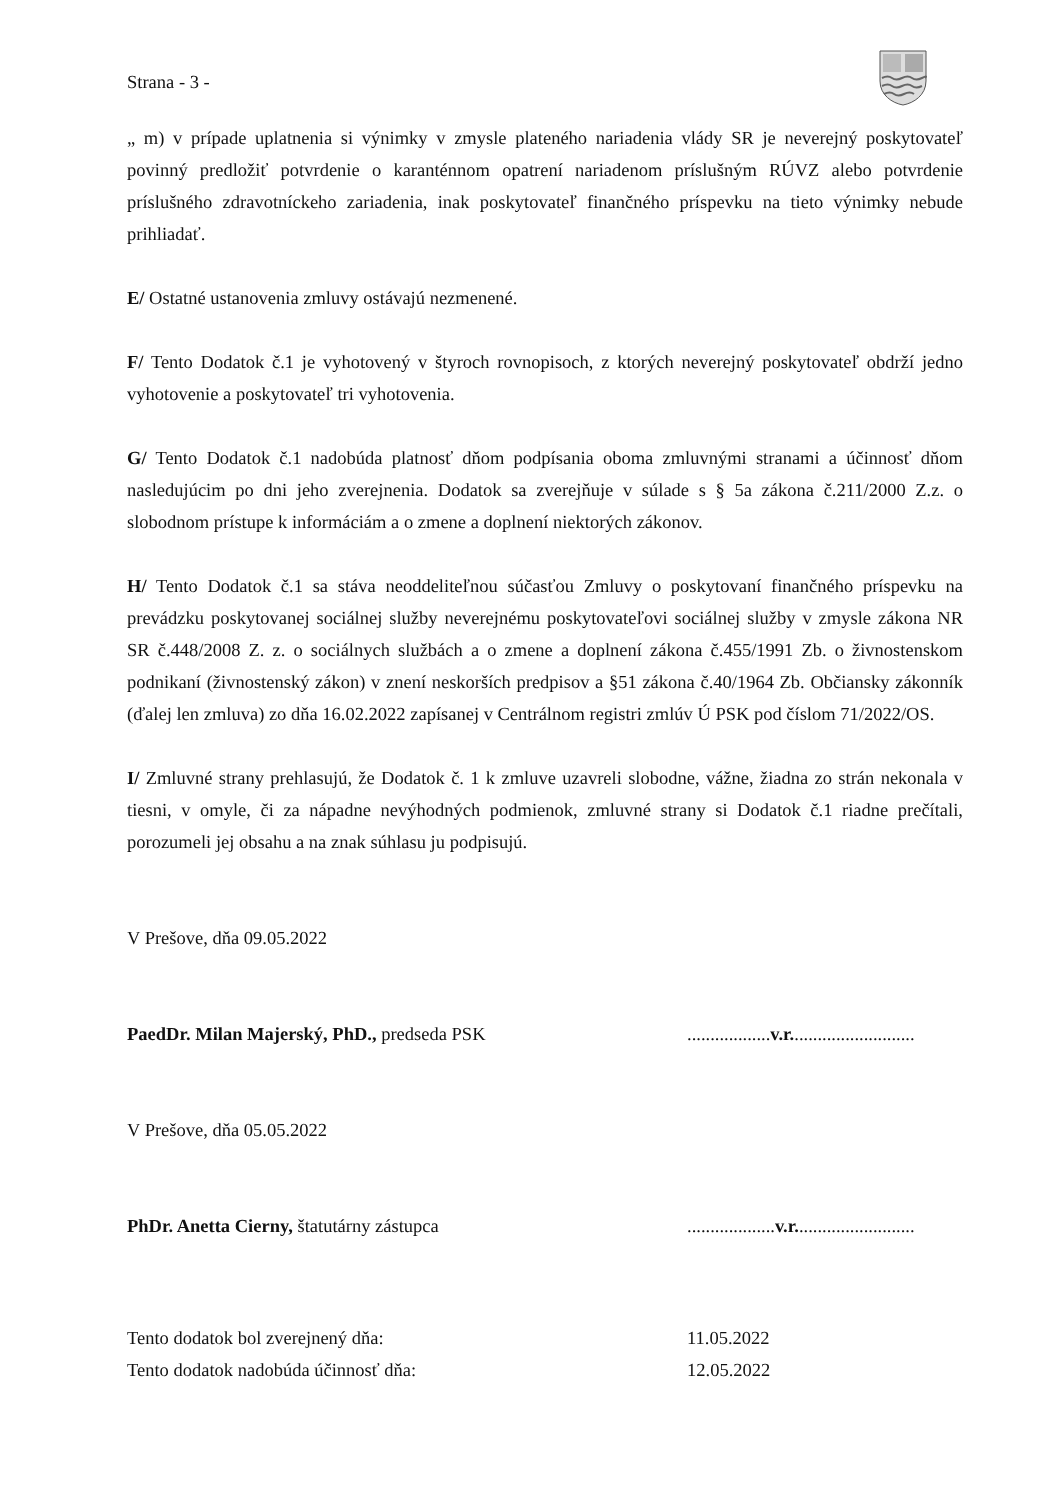Strana - 3 -
„ m) v prípade uplatnenia si výnimky v zmysle plateného nariadenia vlády SR je neverejný poskytovateľ povinný predložiť potvrdenie o karanténnom opatrení nariadenom príslušným RÚVZ alebo potvrdenie príslušného zdravotníckeho zariadenia, inak poskytovateľ finančného príspevku na tieto výnimky nebude prihliadať.
E/ Ostatné ustanovenia zmluvy ostávajú nezmenené.
F/ Tento Dodatok č.1 je vyhotovený v štyroch rovnopisoch, z ktorých neverejný poskytovateľ obdrží jedno vyhotovenie a poskytovateľ tri vyhotovenia.
G/ Tento Dodatok č.1 nadobúda platnosť dňom podpísania oboma zmluvnými stranami a účinnosť dňom nasledujúcim po dni jeho zverejnenia. Dodatok sa zverejňuje v súlade s § 5a zákona č.211/2000 Z.z. o slobodnom prístupe k informáciám a o zmene a doplnení niektorých zákonov.
H/ Tento Dodatok č.1 sa stáva neoddeliteľnou súčasťou Zmluvy o poskytovaní finančného príspevku na prevádzku poskytovanej sociálnej služby neverejnému poskytovateľovi sociálnej služby v zmysle zákona NR SR č.448/2008 Z. z. o sociálnych službách a o zmene a doplnení zákona č.455/1991 Zb. o živnostenskom podnikaní (živnostenský zákon) v znení neskorších predpisov a §51 zákona č.40/1964 Zb. Občiansky zákonník (ďalej len zmluva) zo dňa 16.02.2022 zapísanej v Centrálnom registri zmlúv Ú PSK pod číslom 71/2022/OS.
I/ Zmluvné strany prehlasujú, že Dodatok č. 1 k zmluve uzavreli slobodne, vážne, žiadna zo strán nekonala v tiesni, v omyle, či za nápadne nevýhodných podmienok, zmluvné strany si Dodatok č.1 riadne prečítali, porozumeli jej obsahu a na znak súhlasu ju podpisujú.
V Prešove, dňa 09.05.2022
PaedDr. Milan Majerský, PhD., predseda PSK..................v.r...........................
V Prešove, dňa 05.05.2022
PhDr. Anetta Cierny, štatutárny zástupca...................v.r..........................
Tento dodatok bol zverejnený dňa: 11.05.2022
Tento dodatok nadobúda účinnosť dňa: 12.05.2022